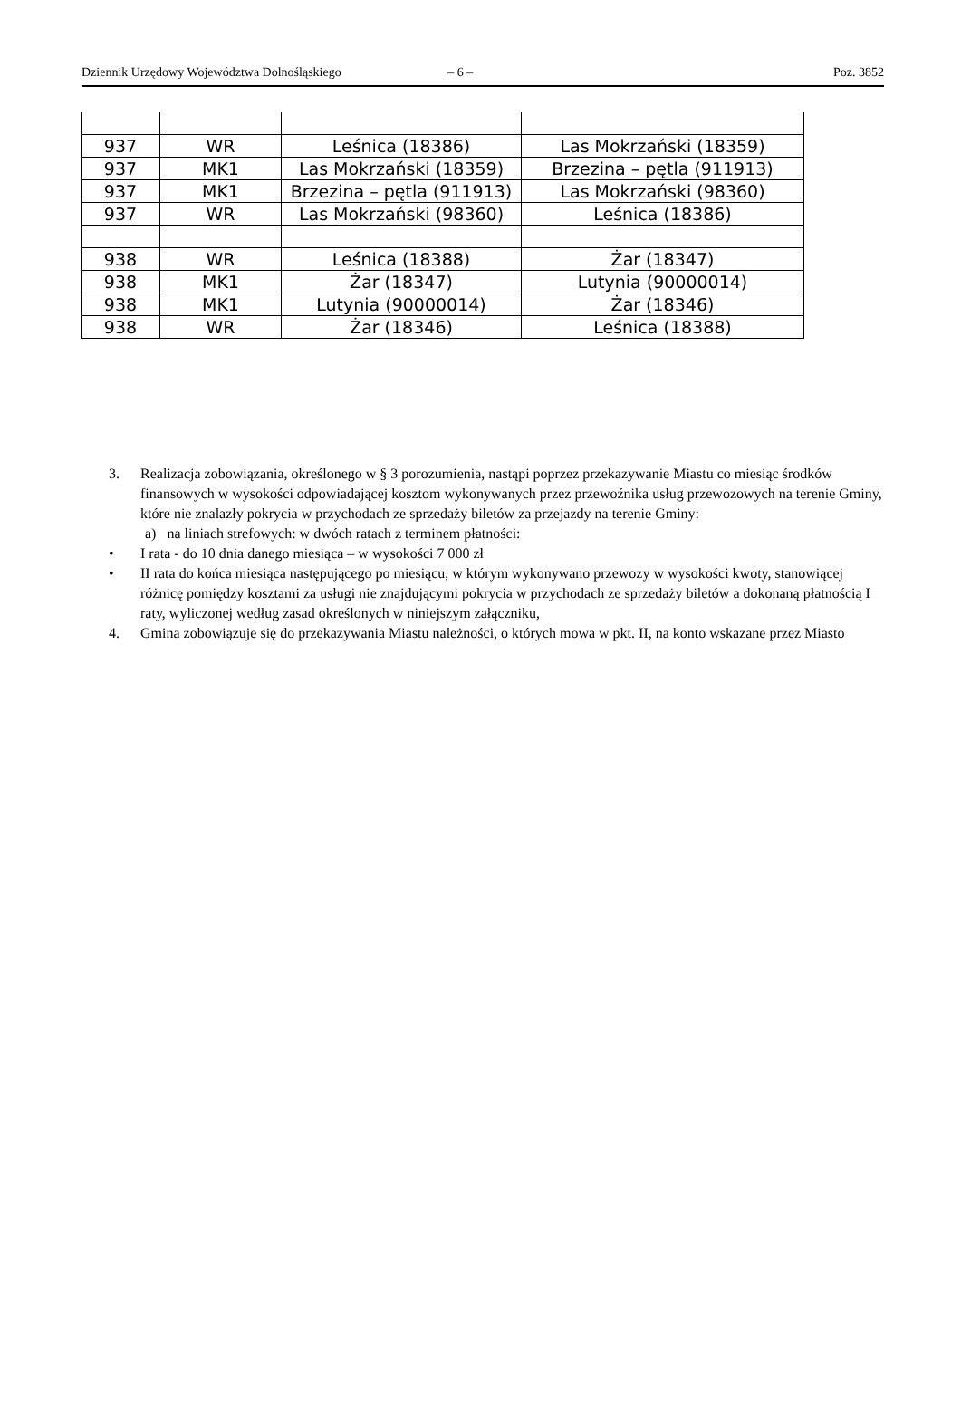Dziennik Urzędowy Województwa Dolnośląskiego – 6 – Poz. 3852
| 937 | WR | Leśnica (18386) | Las Mokrzański (18359) |
| 937 | MK1 | Las Mokrzański (18359) | Brzezina – pętla (911913) |
| 937 | MK1 | Brzezina – pętla (911913) | Las Mokrzański (98360) |
| 937 | WR | Las Mokrzański (98360) | Leśnica (18386) |
| 938 | WR | Leśnica (18388) | Żar (18347) |
| 938 | MK1 | Żar (18347) | Lutynia (90000014) |
| 938 | MK1 | Lutynia (90000014) | Żar (18346) |
| 938 | WR | Żar (18346) | Leśnica (18388) |
3. Realizacja zobowiązania, określonego w § 3 porozumienia, nastąpi poprzez przekazywanie Miastu co miesiąc środków finansowych w wysokości odpowiadającej kosztom wykonywanych przez przewoźnika usług przewozowych na terenie Gminy, które nie znalazły pokrycia w przychodach ze sprzedaży biletów za przejazdy na terenie Gminy:
a) na liniach strefowych: w dwóch ratach z terminem płatności:
• I rata - do 10 dnia danego miesiąca – w wysokości 7 000 zł
• II rata do końca miesiąca następującego po miesiącu, w którym wykonywano przewozy w wysokości kwoty, stanowiącej różnicę pomiędzy kosztami za usługi nie znajdującymi pokrycia w przychodach ze sprzedaży biletów a dokonaną płatnością I raty, wyliczonej według zasad określonych w niniejszym załączniku,
4. Gmina zobowiązuje się do przekazywania Miastu należności, o których mowa w pkt. II, na konto wskazane przez Miasto